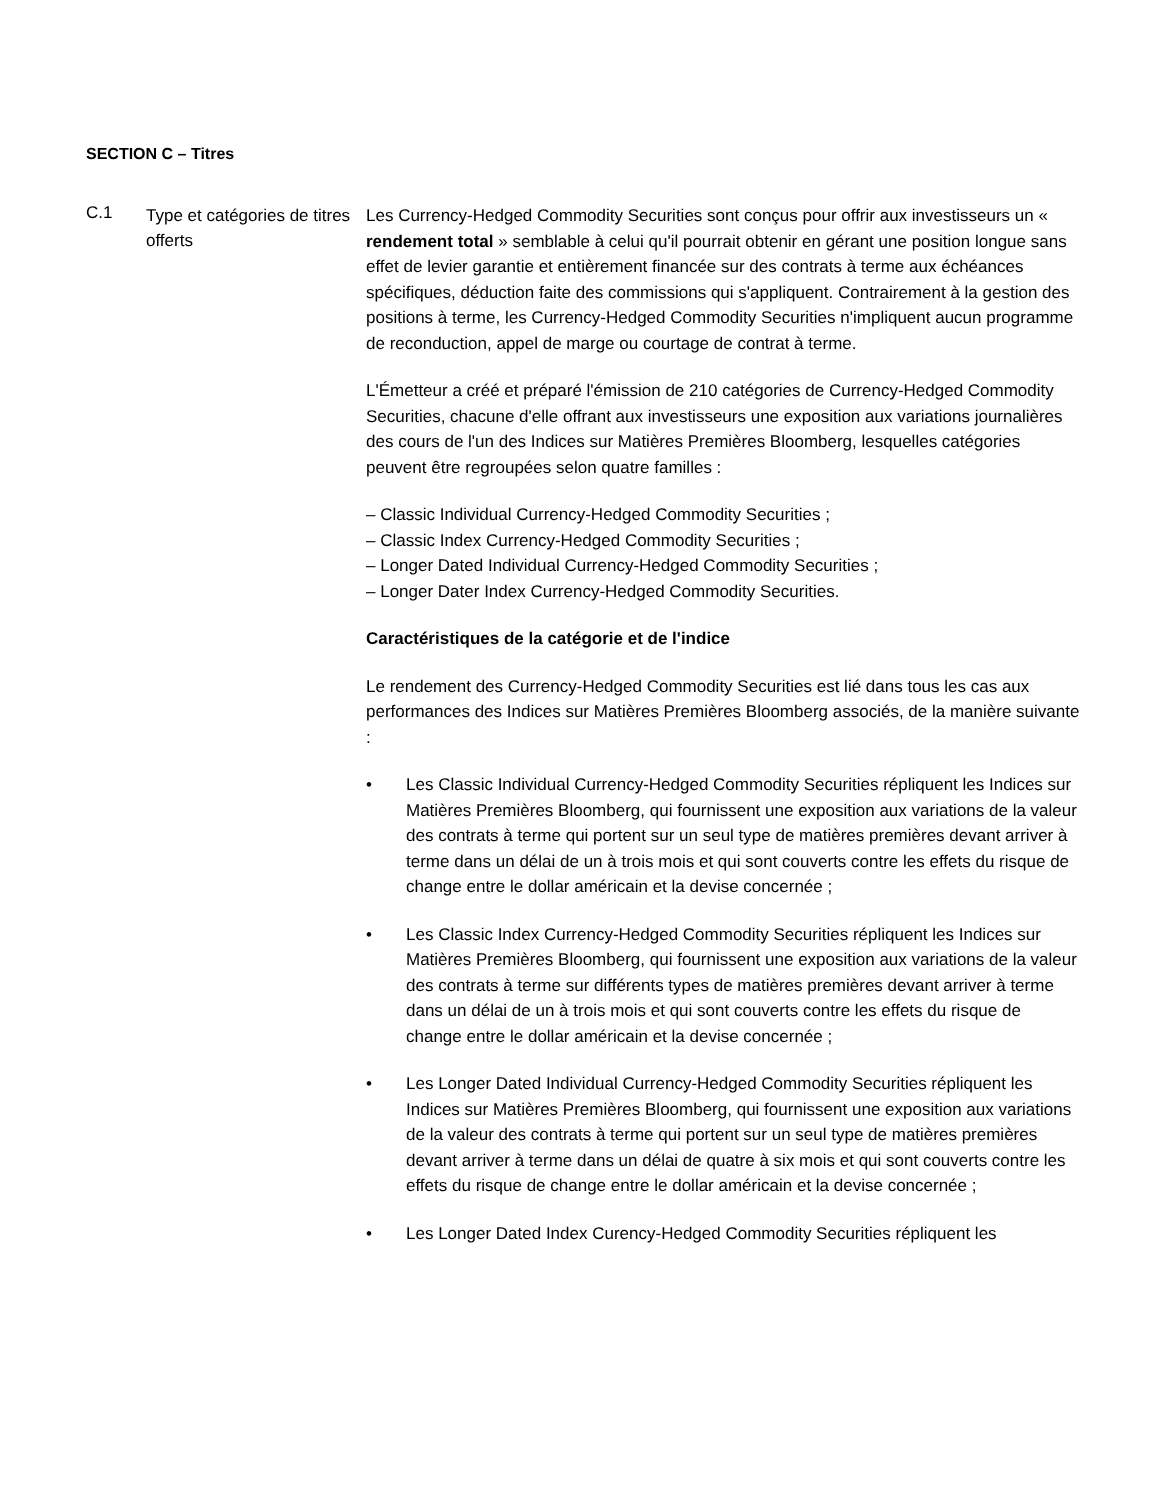SECTION C – Titres
C.1
Type et catégories de titres offerts
Les Currency-Hedged Commodity Securities sont conçus pour offrir aux investisseurs un « rendement total » semblable à celui qu'il pourrait obtenir en gérant une position longue sans effet de levier garantie et entièrement financée sur des contrats à terme aux échéances spécifiques, déduction faite des commissions qui s'appliquent. Contrairement à la gestion des positions à terme, les Currency-Hedged Commodity Securities n'impliquent aucun programme de reconduction, appel de marge ou courtage de contrat à terme.
L'Émetteur a créé et préparé l'émission de 210 catégories de Currency-Hedged Commodity Securities, chacune d'elle offrant aux investisseurs une exposition aux variations journalières des cours de l'un des Indices sur Matières Premières Bloomberg, lesquelles catégories peuvent être regroupées selon quatre familles :
– Classic Individual Currency-Hedged Commodity Securities ;
– Classic Index Currency-Hedged Commodity Securities ;
– Longer Dated Individual Currency-Hedged Commodity Securities ;
– Longer Dater Index Currency-Hedged Commodity Securities.
Caractéristiques de la catégorie et de l'indice
Le rendement des Currency-Hedged Commodity Securities est lié dans tous les cas aux performances des Indices sur Matières Premières Bloomberg associés, de la manière suivante :
• Les Classic Individual Currency-Hedged Commodity Securities répliquent les Indices sur Matières Premières Bloomberg, qui fournissent une exposition aux variations de la valeur des contrats à terme qui portent sur un seul type de matières premières devant arriver à terme dans un délai de un à trois mois et qui sont couverts contre les effets du risque de change entre le dollar américain et la devise concernée ;
• Les Classic Index Currency-Hedged Commodity Securities répliquent les Indices sur Matières Premières Bloomberg, qui fournissent une exposition aux variations de la valeur des contrats à terme sur différents types de matières premières devant arriver à terme dans un délai de un à trois mois et qui sont couverts contre les effets du risque de change entre le dollar américain et la devise concernée ;
• Les Longer Dated Individual Currency-Hedged Commodity Securities répliquent les Indices sur Matières Premières Bloomberg, qui fournissent une exposition aux variations de la valeur des contrats à terme qui portent sur un seul type de matières premières devant arriver à terme dans un délai de quatre à six mois et qui sont couverts contre les effets du risque de change entre le dollar américain et la devise concernée ;
• Les Longer Dated Index Curency-Hedged Commodity Securities répliquent les